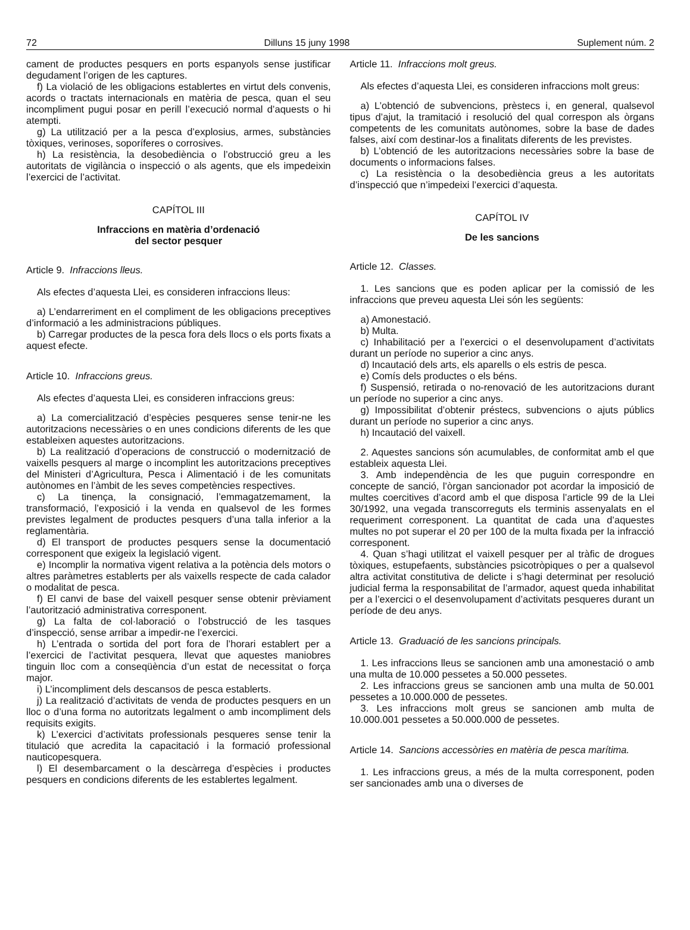72 Dilluns 15 juny 1998 Suplement núm. 2
cament de productes pesquers en ports espanyols sense justificar degudament l’origen de les captures.
f) La violació de les obligacions establertes en virtut dels convenis, acords o tractats internacionals en matèria de pesca, quan el seu incompliment pugui posar en perill l’execució normal d’aquests o hi atempti.
g) La utilització per a la pesca d’explosius, armes, substàncies tòxiques, verinoses, soporíferes o corrosives.
h) La resistència, la desobediència o l’obstrucció greu a les autoritats de vigilància o inspecció o als agents, que els impedeixin l’exercici de l’activitat.
CAPÍTOL III
Infraccions en matèria d’ordenació
del sector pesquer
Article 9. Infraccions lleus.
Als efectes d’aquesta Llei, es consideren infraccions lleus:
a) L’endarreriment en el compliment de les obligacions preceptives d’informació a les administracions públiques.
b) Carregar productes de la pesca fora dels llocs o els ports fixats a aquest efecte.
Article 10. Infraccions greus.
Als efectes d’aquesta Llei, es consideren infraccions greus:
a) La comercialització d’espècies pesqueres sense tenir-ne les autoritzacions necessàries o en unes condicions diferents de les que estableixen aquestes autoritzacions.
b) La realització d’operacions de construcció o modernització de vaixells pesquers al marge o incomplint les autoritzacions preceptives del Ministeri d’Agricultura, Pesca i Alimentació i de les comunitats autònomes en l’àmbit de les seves competències respectives.
c) La tinença, la consignació, l’emmagatzemament, la transformació, l’exposició i la venda en qualsevol de les formes previstes legalment de productes pesquers d’una talla inferior a la reglamentària.
d) El transport de productes pesquers sense la documentació corresponent que exigeix la legislació vigent.
e) Incomplir la normativa vigent relativa a la potència dels motors o altres paràmetres establerts per als vaixells respecte de cada calador o modalitat de pesca.
f) El canvi de base del vaixell pesquer sense obtenir prèviament l’autorització administrativa corresponent.
g) La falta de col·laboració o l’obstrucció de les tasques d’inspecció, sense arribar a impedir-ne l’exercici.
h) L’entrada o sortida del port fora de l’horari establert per a l’exercici de l’activitat pesquera, llevat que aquestes maniobres tinguin lloc com a conseqüència d’un estat de necessitat o força major.
i) L’incompliment dels descansos de pesca establerts.
j) La realització d’activitats de venda de productes pesquers en un lloc o d’una forma no autoritzats legalment o amb incompliment dels requisits exigits.
k) L’exercici d’activitats professionals pesqueres sense tenir la titulació que acredita la capacitació i la formació professional nauticopesquera.
l) El desembarcament o la descàrrega d’espècies i productes pesquers en condicions diferents de les establertes legalment.
Article 11. Infraccions molt greus.
Als efectes d’aquesta Llei, es consideren infraccions molt greus:
a) L’obtenció de subvencions, prèstecs i, en general, qualsevol tipus d’ajut, la tramitació i resolució del qual correspon als òrgans competents de les comunitats autònomes, sobre la base de dades falses, així com destinar-los a finalitats diferents de les previstes.
b) L’obtenció de les autoritzacions necessàries sobre la base de documents o informacions falses.
c) La resistència o la desobediència greus a les autoritats d’inspecció que n’impedeixi l’exercici d’aquesta.
CAPÍTOL IV
De les sancions
Article 12. Classes.
1. Les sancions que es poden aplicar per la comissió de les infraccions que preveu aquesta Llei són les següents:
a) Amonestació.
b) Multa.
c) Inhabilitació per a l’exercici o el desenvolupament d’activitats durant un període no superior a cinc anys.
d) Incautació dels arts, els aparells o els estris de pesca.
e) Comís dels productes o els béns.
f) Suspensió, retirada o no-renovació de les autoritzacions durant un període no superior a cinc anys.
g) Impossibilitat d’obtenir préstecs, subvencions o ajuts públics durant un període no superior a cinc anys.
h) Incautació del vaixell.
2. Aquestes sancions són acumulables, de conformitat amb el que estableix aquesta Llei.
3. Amb independència de les que puguin correspondre en concepte de sanció, l’òrgan sancionador pot acordar la imposició de multes coercitives d’acord amb el que disposa l’article 99 de la Llei 30/1992, una vegada transcorreguts els terminis assenyalats en el requeriment corresponent. La quantitat de cada una d’aquestes multes no pot superar el 20 per 100 de la multa fixada per la infracció corresponent.
4. Quan s’hagi utilitzat el vaixell pesquer per al tràfic de drogues tòxiques, estupefaents, substàncies psicotròpiques o per a qualsevol altra activitat constitutiva de delicte i s’hagi determinat per resolució judicial ferma la responsabilitat de l’armador, aquest queda inhabilitat per a l’exercici o el desenvolupament d’activitats pesqueres durant un període de deu anys.
Article 13. Graduació de les sancions principals.
1. Les infraccions lleus se sancionen amb una amonestació o amb una multa de 10.000 pessetes a 50.000 pessetes.
2. Les infraccions greus se sancionen amb una multa de 50.001 pessetes a 10.000.000 de pessetes.
3. Les infraccions molt greus se sancionen amb multa de 10.000.001 pessetes a 50.000.000 de pessetes.
Article 14. Sancions accessòries en matèria de pesca marítima.
1. Les infraccions greus, a més de la multa corresponent, poden ser sancionades amb una o diverses de